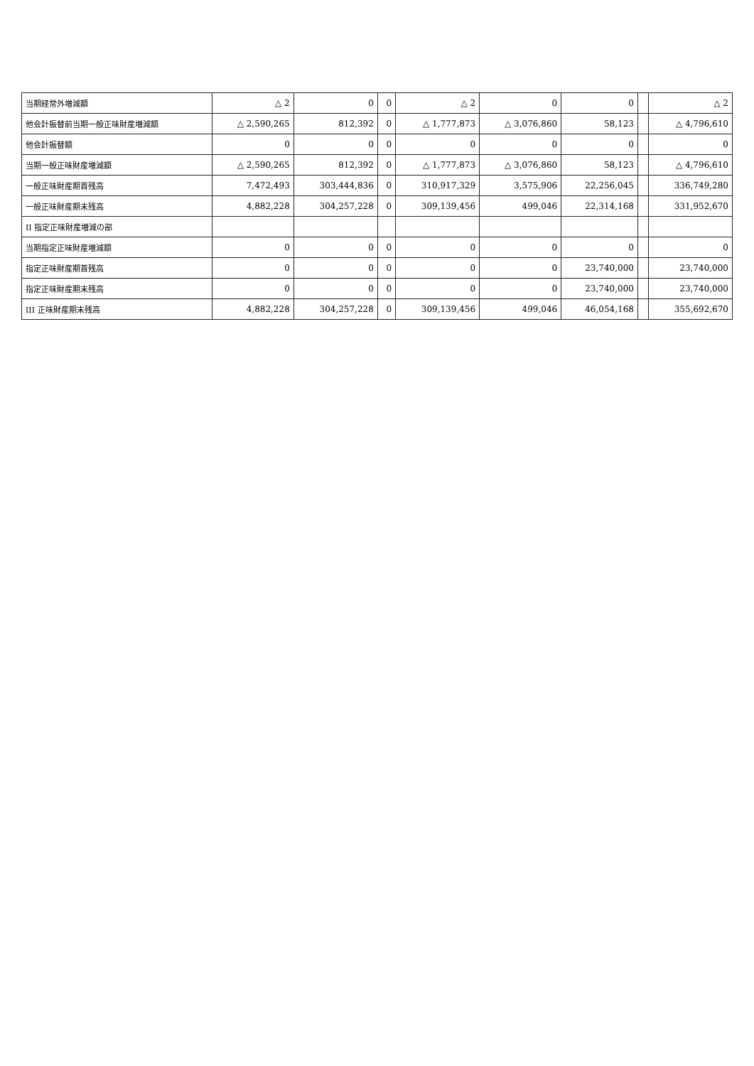| 当期経常外増減額 | △ 2 | 0 | 0 | △ 2 | 0 | 0 | | △ 2 |
| 他会計振替前当期一般正味財産増減額 | △ 2,590,265 | 812,392 | 0 | △ 1,777,873 | △ 3,076,860 | 58,123 | | △ 4,796,610 |
| 他会計振替額 | 0 | 0 | 0 | 0 | 0 | 0 | | 0 |
| 当期一般正味財産増減額 | △ 2,590,265 | 812,392 | 0 | △ 1,777,873 | △ 3,076,860 | 58,123 | | △ 4,796,610 |
| 一般正味財産期首残高 | 7,472,493 | 303,444,836 | 0 | 310,917,329 | 3,575,906 | 22,256,045 | | 336,749,280 |
| 一般正味財産期末残高 | 4,882,228 | 304,257,228 | 0 | 309,139,456 | 499,046 | 22,314,168 | | 331,952,670 |
| II 指定正味財産増減の部 | | | | | | | | |
| 当期指定正味財産増減額 | 0 | 0 | 0 | 0 | 0 | 0 | | 0 |
| 指定正味財産期首残高 | 0 | 0 | 0 | 0 | 0 | 23,740,000 | | 23,740,000 |
| 指定正味財産期末残高 | 0 | 0 | 0 | 0 | 0 | 23,740,000 | | 23,740,000 |
| III 正味財産期末残高 | 4,882,228 | 304,257,228 | 0 | 309,139,456 | 499,046 | 46,054,168 | | 355,692,670 |